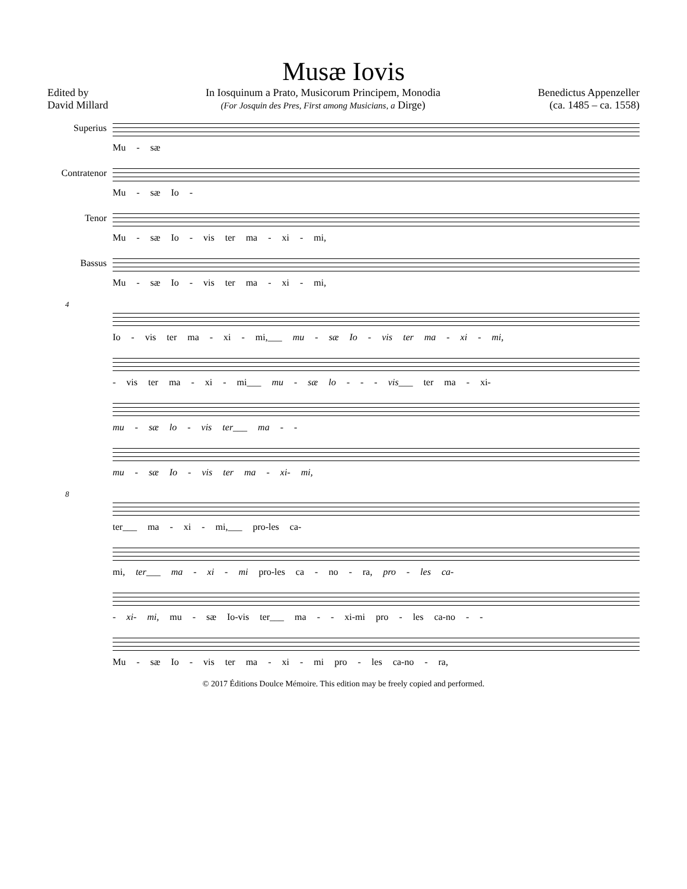Musæ Iovis
Edited by
David Millard
In Iosquinum a Prato, Musicorum Principem, Monodia
(For Josquin des Pres, First among Musicians, a Dirge)
Benedictus Appenzeller
(ca. 1485 – ca. 1558)
Superius
Mu - sæ
Contratenor
Mu - sæ Io -
Tenor
Mu - sæ Io - vis ter ma - xi - mi,
Bassus
Mu - sæ Io - vis ter ma - xi - mi,
4
Io - vis ter ma - xi - mi,___ mu - sæ Io - vis ter ma - xi - mi,
- vis ter ma - xi - mi___ mu - sæ lo - - - vis___ ter ma - xi-
mu - sæ lo - vis ter___ ma - -
mu - sæ Io - vis ter ma - xi- mi,
8
ter___ ma - xi - mi,___ pro-les ca-
mi, ter___ ma - xi - mi pro-les ca - no - ra, pro - les ca-
- xi- mi, mu - sæ Io-vis ter___ ma - - xi-mi pro - les ca-no - -
Mu - sæ Io - vis ter ma - xi - mi pro - les ca-no - ra,
© 2017 Éditions Doulce Mémoire. This edition may be freely copied and performed.